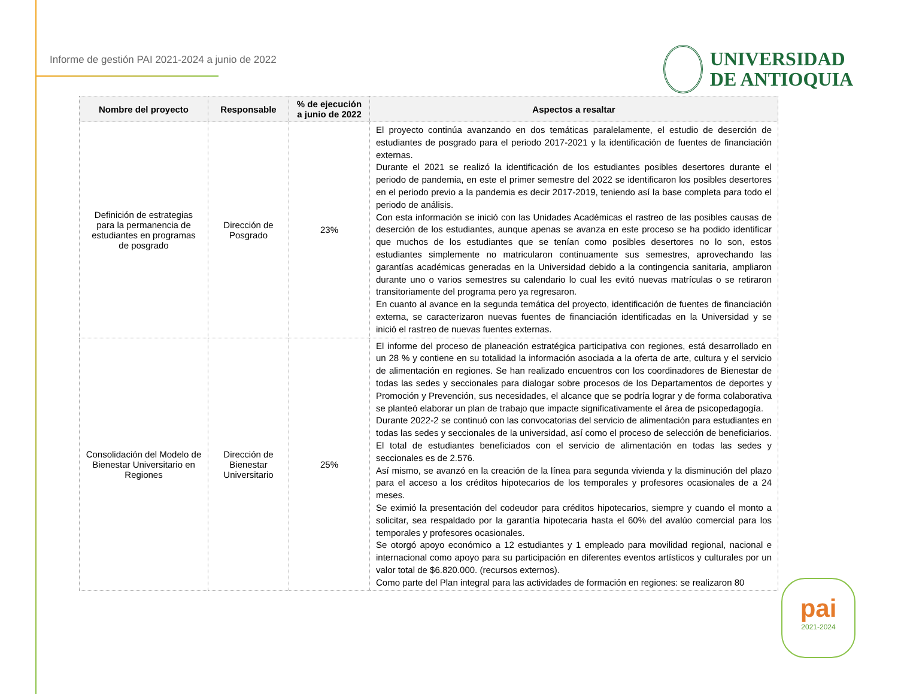Informe de gestión PAI 2021-2024 a junio de 2022
UNIVERSIDAD
DE ANTIOQUIA
| Nombre del proyecto | Responsable | % de ejecución a junio de 2022 | Aspectos a resaltar |
| --- | --- | --- | --- |
| Definición de estrategias para la permanencia de estudiantes en programas de posgrado | Dirección de Posgrado | 23% | El proyecto continúa avanzando en dos temáticas paralelamente, el estudio de deserción de estudiantes de posgrado para el periodo 2017-2021 y la identificación de fuentes de financiación externas. Durante el 2021 se realizó la identificación de los estudiantes posibles desertores durante el periodo de pandemia, en este el primer semestre del 2022 se identificaron los posibles desertores en el periodo previo a la pandemia es decir 2017-2019, teniendo así la base completa para todo el periodo de análisis. Con esta información se inició con las Unidades Académicas el rastreo de las posibles causas de deserción de los estudiantes, aunque apenas se avanza en este proceso se ha podido identificar que muchos de los estudiantes que se tenían como posibles desertores no lo son, estos estudiantes simplemente no matricularon continuamente sus semestres, aprovechando las garantías académicas generadas en la Universidad debido a la contingencia sanitaria, ampliaron durante uno o varios semestres su calendario lo cual les evitó nuevas matrículas o se retiraron transitoriamente del programa pero ya regresaron. En cuanto al avance en la segunda temática del proyecto, identificación de fuentes de financiación externa, se caracterizaron nuevas fuentes de financiación identificadas en la Universidad y se inició el rastreo de nuevas fuentes externas. |
| Consolidación del Modelo de Bienestar Universitario en Regiones | Dirección de Bienestar Universitario | 25% | El informe del proceso de planeación estratégica participativa con regiones, está desarrollado en un 28 % y contiene en su totalidad la información asociada a la oferta de arte, cultura y el servicio de alimentación en regiones. Se han realizado encuentros con los coordinadores de Bienestar de todas las sedes y seccionales para dialogar sobre procesos de los Departamentos de deportes y Promoción y Prevención, sus necesidades, el alcance que se podría lograr y de forma colaborativa se planteó elaborar un plan de trabajo que impacte significativamente el área de psicopedagogía. Durante 2022-2 se continuó con las convocatorias del servicio de alimentación para estudiantes en todas las sedes y seccionales de la universidad, así como el proceso de selección de beneficiarios. El total de estudiantes beneficiados con el servicio de alimentación en todas las sedes y seccionales es de 2.576. Así mismo, se avanzó en la creación de la línea para segunda vivienda y la disminución del plazo para el acceso a los créditos hipotecarios de los temporales y profesores ocasionales de a 24 meses. Se eximió la presentación del codeudor para créditos hipotecarios, siempre y cuando el monto a solicitar, sea respaldado por la garantía hipotecaria hasta el 60% del avalúo comercial para los temporales y profesores ocasionales. Se otorgó apoyo económico a 12 estudiantes y 1 empleado para movilidad regional, nacional e internacional como apoyo para su participación en diferentes eventos artísticos y culturales por un valor total de $6.820.000. (recursos externos). Como parte del Plan integral para las actividades de formación en regiones: se realizaron 80 |
pai
2021-2024